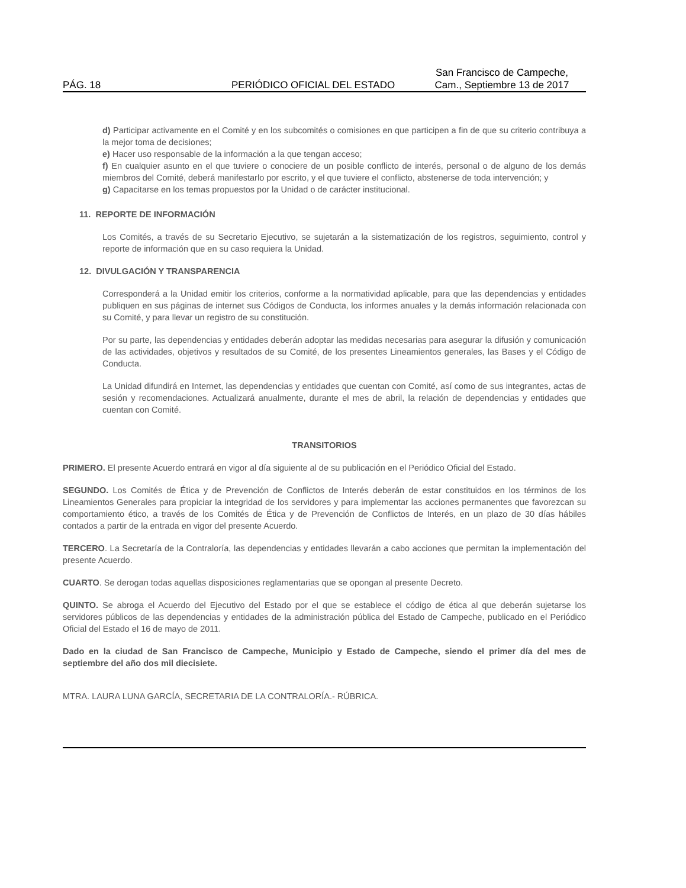PÁG. 18
PERIÓDICO OFICIAL DEL ESTADO
San Francisco de Campeche,
Cam., Septiembre 13 de 2017
d) Participar activamente en el Comité y en los subcomités o comisiones en que participen a fin de que su criterio contribuya a la mejor toma de decisiones;
e) Hacer uso responsable de la información a la que tengan acceso;
f) En cualquier asunto en el que tuviere o conociere de un posible conflicto de interés, personal o de alguno de los demás miembros del Comité, deberá manifestarlo por escrito, y el que tuviere el conflicto, abstenerse de toda intervención; y
g) Capacitarse en los temas propuestos por la Unidad o de carácter institucional.
11. REPORTE DE INFORMACIÓN
Los Comités, a través de su Secretario Ejecutivo, se sujetarán a la sistematización de los registros, seguimiento, control y reporte de información que en su caso requiera la Unidad.
12. DIVULGACIÓN Y TRANSPARENCIA
Corresponderá a la Unidad emitir los criterios, conforme a la normatividad aplicable, para que las dependencias y entidades publiquen en sus páginas de internet sus Códigos de Conducta, los informes anuales y la demás información relacionada con su Comité, y para llevar un registro de su constitución.
Por su parte, las dependencias y entidades deberán adoptar las medidas necesarias para asegurar la difusión y comunicación de las actividades, objetivos y resultados de su Comité, de los presentes Lineamientos generales, las Bases y el Código de Conducta.
La Unidad difundirá en Internet, las dependencias y entidades que cuentan con Comité, así como de sus integrantes, actas de sesión y recomendaciones. Actualizará anualmente, durante el mes de abril, la relación de dependencias y entidades que cuentan con Comité.
TRANSITORIOS
PRIMERO. El presente Acuerdo entrará en vigor al día siguiente al de su publicación en el Periódico Oficial del Estado.
SEGUNDO. Los Comités de Ética y de Prevención de Conflictos de Interés deberán de estar constituidos en los términos de los Lineamientos Generales para propiciar la integridad de los servidores y para implementar las acciones permanentes que favorezcan su comportamiento ético, a través de los Comités de Ética y de Prevención de Conflictos de Interés, en un plazo de 30 días hábiles contados a partir de la entrada en vigor del presente Acuerdo.
TERCERO. La Secretaría de la Contraloría, las dependencias y entidades llevarán a cabo acciones que permitan la implementación del presente Acuerdo.
CUARTO. Se derogan todas aquellas disposiciones reglamentarias que se opongan al presente Decreto.
QUINTO. Se abroga el Acuerdo del Ejecutivo del Estado por el que se establece el código de ética al que deberán sujetarse los servidores públicos de las dependencias y entidades de la administración pública del Estado de Campeche, publicado en el Periódico Oficial del Estado el 16 de mayo de 2011.
Dado en la ciudad de San Francisco de Campeche, Municipio y Estado de Campeche, siendo el primer día del mes de septiembre del año dos mil diecisiete.
MTRA. LAURA LUNA GARCÍA, SECRETARIA DE LA CONTRALORÍA.- RÚBRICA.